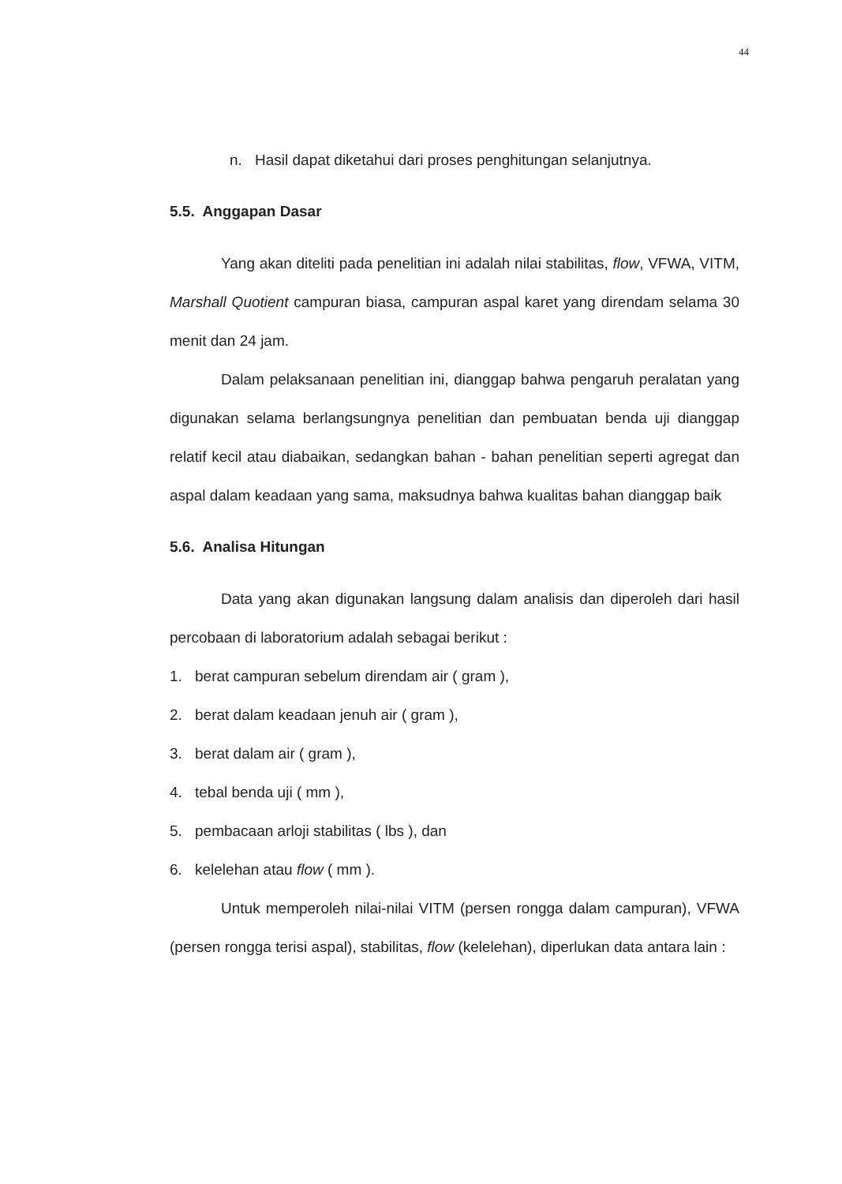44
n. Hasil dapat diketahui dari proses penghitungan selanjutnya.
5.5. Anggapan Dasar
Yang akan diteliti pada penelitian ini adalah nilai stabilitas, flow, VFWA, VITM, Marshall Quotient campuran biasa, campuran aspal karet yang direndam selama 30 menit dan 24 jam.
Dalam pelaksanaan penelitian ini, dianggap bahwa pengaruh peralatan yang digunakan selama berlangsungnya penelitian dan pembuatan benda uji dianggap relatif kecil atau diabaikan, sedangkan bahan - bahan penelitian seperti agregat dan aspal dalam keadaan yang sama, maksudnya bahwa kualitas bahan dianggap baik
5.6. Analisa Hitungan
Data yang akan digunakan langsung dalam analisis dan diperoleh dari hasil percobaan di laboratorium adalah sebagai berikut :
1. berat campuran sebelum direndam air ( gram ),
2. berat dalam keadaan jenuh air ( gram ),
3. berat dalam air ( gram ),
4. tebal benda uji ( mm ),
5. pembacaan arloji stabilitas ( lbs ), dan
6. kelelehan atau flow ( mm ).
Untuk memperoleh nilai-nilai VITM (persen rongga dalam campuran), VFWA (persen rongga terisi aspal), stabilitas, flow (kelelehan), diperlukan data antara lain :